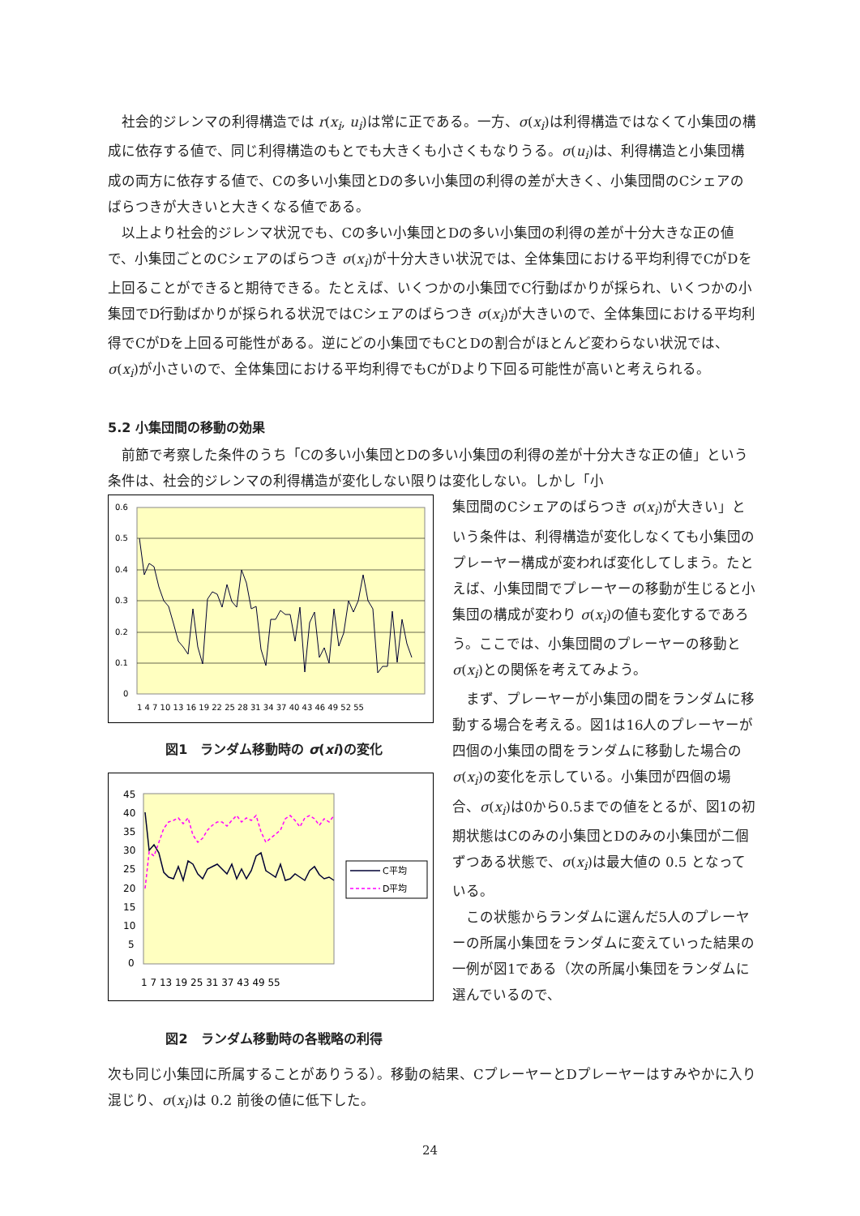社会的ジレンマの利得構造では r(x<sub>i</sub>, u<sub>i</sub>)は常に正である。一方、σ(x<sub>i</sub>)は利得構造ではなくて小集団の構成に依存する値で、同じ利得構造のもとでも大きくも小さくもなりうる。σ(u<sub>i</sub>)は、利得構造と小集団構成の両方に依存する値で、Cの多い小集団とDの多い小集団の利得の差が大きく、小集団間のCシェアのばらつきが大きいと大きくなる値である。
以上より社会的ジレンマ状況でも、Cの多い小集団とDの多い小集団の利得の差が十分大きな正の値で、小集団ごとのCシェアのばらつき σ(x<sub>i</sub>)が十分大きい状況では、全体集団における平均利得でCがDを上回ることができると期待できる。たとえば、いくつかの小集団でC行動ばかりが採られ、いくつかの小集団でD行動ばかりが採られる状況ではCシェアのばらつき σ(x<sub>i</sub>)が大きいので、全体集団における平均利得でCがDを上回る可能性がある。逆にどの小集団でもCとDの割合がほとんど変わらない状況では、σ(x<sub>i</sub>)が小さいので、全体集団における平均利得でもCがDより下回る可能性が高いと考えられる。
5.2 小集団間の移動の効果
前節で考察した条件のうち「Cの多い小集団とDの多い小集団の利得の差が十分大きな正の値」という条件は、社会的ジレンマの利得構造が変化しない限りは変化しない。しかし「小
0.6
0.5
0.4
0.3
0.2
0.1
0
1 4 7 10 13 16 19 22 25 28 31 34 37 40 43 46 49 52 55
図1　ランダム移動時の σ(xi)の変化
45
40
35
30
25
20
15
10
5
0
1 7 13 19 25 31 37 43 49 55
C平均
D平均
図2　ランダム移動時の各戦略の利得
集団間のCシェアのばらつき σ(x<sub>i</sub>)が大きい」という条件は、利得構造が変化しなくても小集団のプレーヤー構成が変われば変化してしまう。たとえば、小集団間でプレーヤーの移動が生じると小集団の構成が変わり σ(x<sub>i</sub>)の値も変化するであろう。ここでは、小集団間のプレーヤーの移動と σ(x<sub>i</sub>)との関係を考えてみよう。
まず、プレーヤーが小集団の間をランダムに移動する場合を考える。図1は16人のプレーヤーが四個の小集団の間をランダムに移動した場合の σ(x<sub>i</sub>)の変化を示している。小集団が四個の場合、σ(x<sub>i</sub>)は0から0.5までの値をとるが、図1の初期状態はCのみの小集団とDのみの小集団が二個ずつある状態で、σ(x<sub>i</sub>)は最大値の 0.5 となっている。
この状態からランダムに選んだ5人のプレーヤーの所属小集団をランダムに変えていった結果の一例が図1である（次の所属小集団をランダムに選んでいるので、
次も同じ小集団に所属することがありうる）。移動の結果、CプレーヤーとDプレーヤーはすみやかに入り混じり、σ(x<sub>i</sub>)は 0.2 前後の値に低下した。
24